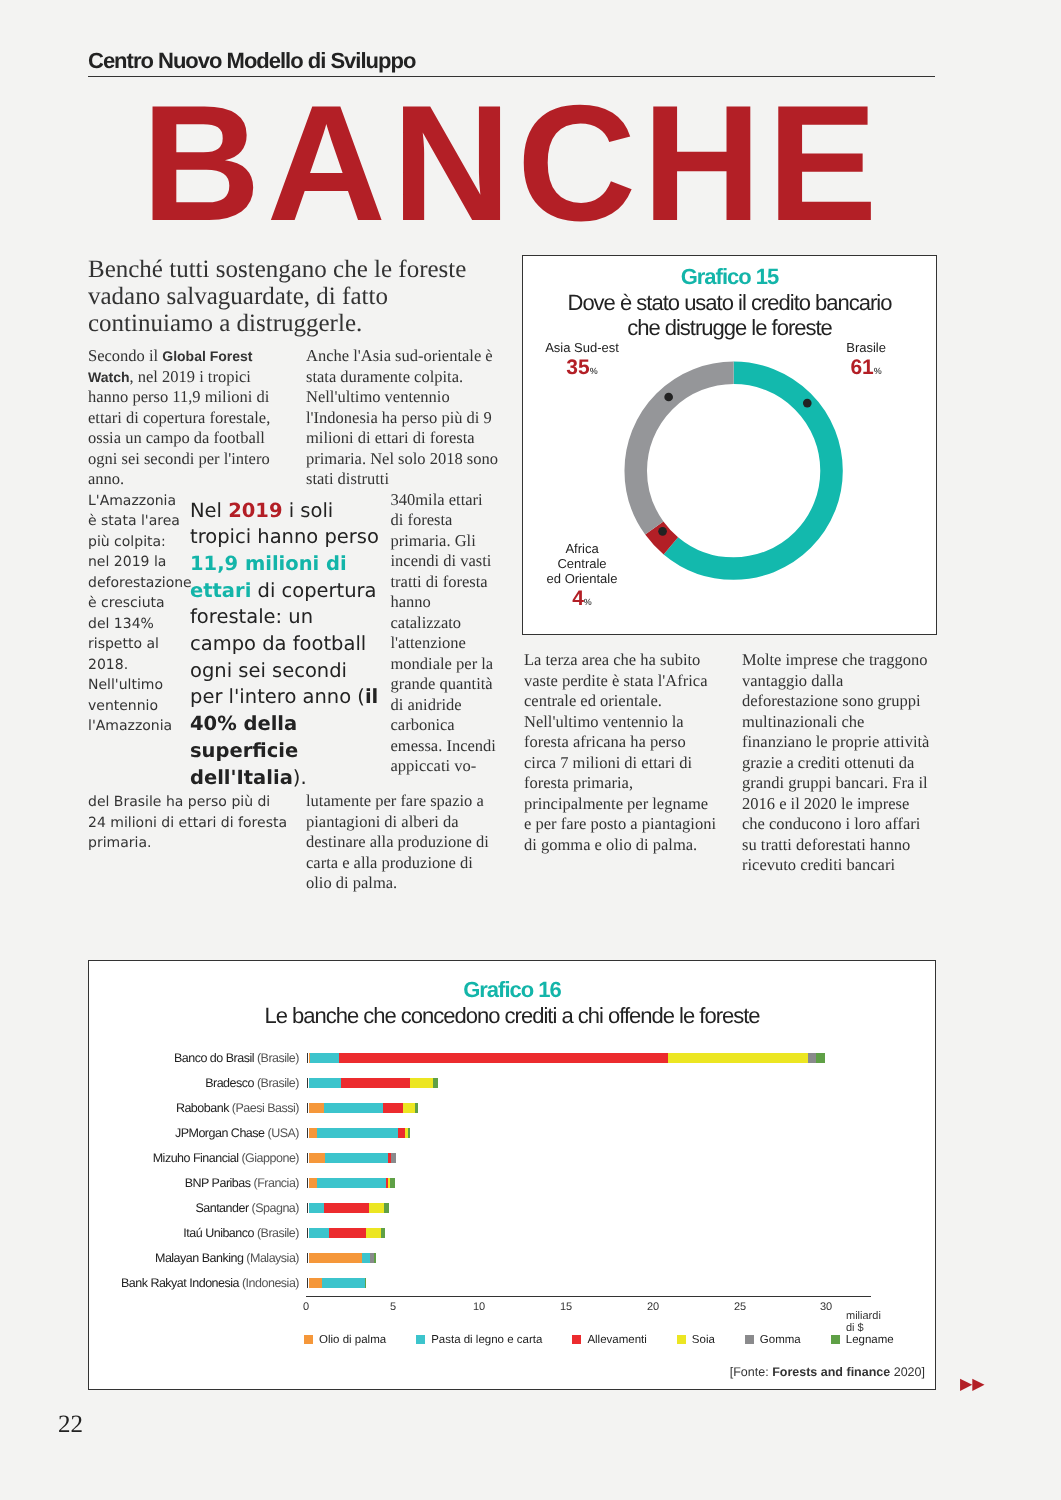Centro Nuovo Modello di Sviluppo
BANCHE
Benché tutti sostengano che le foreste vadano salvaguardate, di fatto continuiamo a distruggerle.
Secondo il Global Forest Watch, nel 2019 i tropici hanno perso 11,9 milioni di ettari di copertura forestale, ossia un campo da football ogni sei secondi per l'intero anno.
Anche l'Asia sud-orientale è stata duramente colpita. Nell'ultimo ventennio l'Indonesia ha perso più di 9 milioni di ettari di foresta primaria. Nel solo 2018 sono stati distrutti
L'Amazzonia è stata l'area più colpita: nel 2019 la deforestazione è cresciuta del 134% rispetto al 2018. Nell'ultimo ventennio l'Amazzonia
Nel 2019 i soli tropici hanno perso 11,9 milioni di ettari di copertura forestale: un campo da football ogni sei secondi per l'intero anno (il 40% della superficie dell'Italia).
340mila ettari di foresta primaria. Gli incendi di vasti tratti di foresta hanno catalizzato l'attenzione mondiale per la grande quantità di anidride carbonica emessa. Incendi appiccati vo-
del Brasile ha perso più di 24 milioni di ettari di foresta primaria.
lutamente per fare spazio a piantagioni di alberi da destinare alla produzione di carta e alla produzione di olio di palma.
Grafico 15
Dove è stato usato il credito bancario
che distrugge le foreste
Asia Sud-est
35%
Africa Centrale
ed Orientale
4%
Brasile
61%
La terza area che ha subito vaste perdite è stata l'Africa centrale ed orientale. Nell'ultimo ventennio la foresta africana ha perso circa 7 milioni di ettari di foresta primaria, principalmente per legname e per fare posto a piantagioni di gomma e olio di palma.
Molte imprese che traggono vantaggio dalla deforestazione sono gruppi multinazionali che finanziano le proprie attività grazie a crediti ottenuti da grandi gruppi bancari. Fra il 2016 e il 2020 le imprese che conducono i loro affari su tratti deforestati hanno ricevuto crediti bancari
Grafico 16
Le banche che concedono crediti a chi offende le foreste
Banco do Brasil (Brasile)
Bradesco (Brasile)
Rabobank (Paesi Bassi)
JPMorgan Chase (USA)
Mizuho Financial (Giappone)
BNP Paribas (Francia)
Santander (Spagna)
Itaú Unibanco (Brasile)
Malayan Banking (Malaysia)
Bank Rakyat Indonesia (Indonesia)
0 5 10 15 20 25 30
miliardi di $
Olio di palma Pasta di legno e carta Allevamenti Soia Gomma Legname
[Fonte: Forests and finance 2020]
▶▶
22